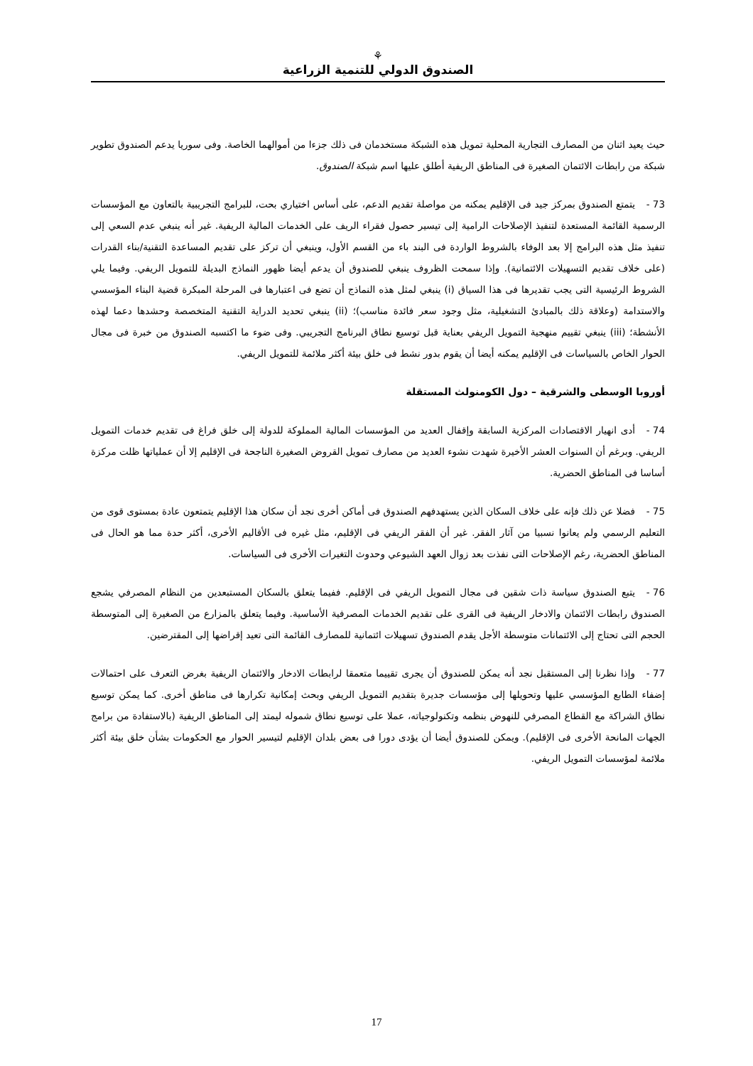⚘
الصندوق الدولي للتنمية الزراعية
حيث يعيد اثنان من المصارف التجارية المحلية تمويل هذه الشبكة مستخدمان فى ذلك جزءا من أموالهما الخاصة. وفى سوريا يدعم الصندوق تطوير شبكة من رابطات الائتمان الصغيرة فى المناطق الريفية أطلق عليها اسم شبكة الصندوق.
73 - يتمتع الصندوق بمركز جيد فى الإقليم يمكنه من مواصلة تقديم الدعم، على أساس اختياري بحت، للبرامج التجريبية بالتعاون مع المؤسسات الرسمية القائمة المستعدة لتنفيذ الإصلاحات الرامية إلى تيسير حصول فقراء الريف على الخدمات المالية الريفية. غير أنه ينبغي عدم السعي إلى تنفيذ مثل هذه البرامج إلا بعد الوفاء بالشروط الواردة فى البند باء من القسم الأول، وينبغي أن تركز على تقديم المساعدة التقنية/بناء القدرات (على خلاف تقديم التسهيلات الائتمانية). وإذا سمحت الظروف ينبغي للصندوق أن يدعم أيضا ظهور النماذج البديلة للتمويل الريفي. وفيما يلي الشروط الرئيسية التى يجب تقديرها فى هذا السياق (i) ينبغي لمثل هذه النماذج أن تضع فى اعتبارها فى المرحلة المبكرة قضية البناء المؤسسي والاستدامة (وعلاقة ذلك بالمبادئ التشغيلية، مثل وجود سعر فائدة مناسب)؛ (ii) ينبغي تحديد الدراية التقنية المتخصصة وحشدها دعما لهذه الأنشطة؛ (iii) ينبغي تقييم منهجية التمويل الريفي بعناية قبل توسيع نطاق البرنامج التجريبي. وفى ضوء ما اكتسبه الصندوق من خبرة فى مجال الحوار الخاص بالسياسات فى الإقليم يمكنه أيضا أن يقوم بدور نشط فى خلق بيئة أكثر ملائمة للتمويل الريفي.
أوروبا الوسطى والشرقية – دول الكومنولث المستقلة
74 - أدى انهيار الاقتصادات المركزية السابقة وإقفال العديد من المؤسسات المالية المملوكة للدولة إلى خلق فراغ فى تقديم خدمات التمويل الريفي. وبرغم أن السنوات العشر الأخيرة شهدت نشوء العديد من مصارف تمويل القروض الصغيرة الناجحة فى الإقليم إلا أن عملياتها ظلت مركزة أساسا فى المناطق الحضرية.
75 - فضلا عن ذلك فإنه على خلاف السكان الذين يستهدفهم الصندوق فى أماكن أخرى نجد أن سكان هذا الإقليم يتمتعون عادة بمستوى قوى من التعليم الرسمي ولم يعانوا نسبيا من آثار الفقر. غير أن الفقر الريفي فى الإقليم، مثل غيره فى الأقاليم الأخرى، أكثر حدة مما هو الحال فى المناطق الحضرية، رغم الإصلاحات التى نفذت بعد زوال العهد الشيوعي وحدوث التغيرات الأخرى فى السياسات.
76 - يتبع الصندوق سياسة ذات شقين فى مجال التمويل الريفي فى الإقليم. ففيما يتعلق بالسكان المستبعدين من النظام المصرفي يشجع الصندوق رابطات الائتمان والادخار الريفية فى القرى على تقديم الخدمات المصرفية الأساسية. وفيما يتعلق بالمزارع من الصغيرة إلى المتوسطة الحجم التى تحتاج إلى الائتمانات متوسطة الأجل يقدم الصندوق تسهيلات ائتمانية للمصارف القائمة التى تعيد إقراضها إلى المقترضين.
77 - وإذا نظرنا إلى المستقبل نجد أنه يمكن للصندوق أن يجرى تقييما متعمقا لرابطات الادخار والائتمان الريفية بغرض التعرف على احتمالات إضفاء الطابع المؤسسي عليها وتحويلها إلى مؤسسات جديرة بتقديم التمويل الريفي وبحث إمكانية تكرارها فى مناطق أخرى. كما يمكن توسيع نطاق الشراكة مع القطاع المصرفي للنهوض بنظمه وتكنولوجياته، عملا على توسيع نطاق شموله ليمتد إلى المناطق الريفية (بالاستفادة من برامج الجهات المانحة الأخرى فى الإقليم). ويمكن للصندوق أيضا أن يؤدى دورا فى بعض بلدان الإقليم لتيسير الحوار مع الحكومات بشأن خلق بيئة أكثر ملائمة لمؤسسات التمويل الريفي.
17